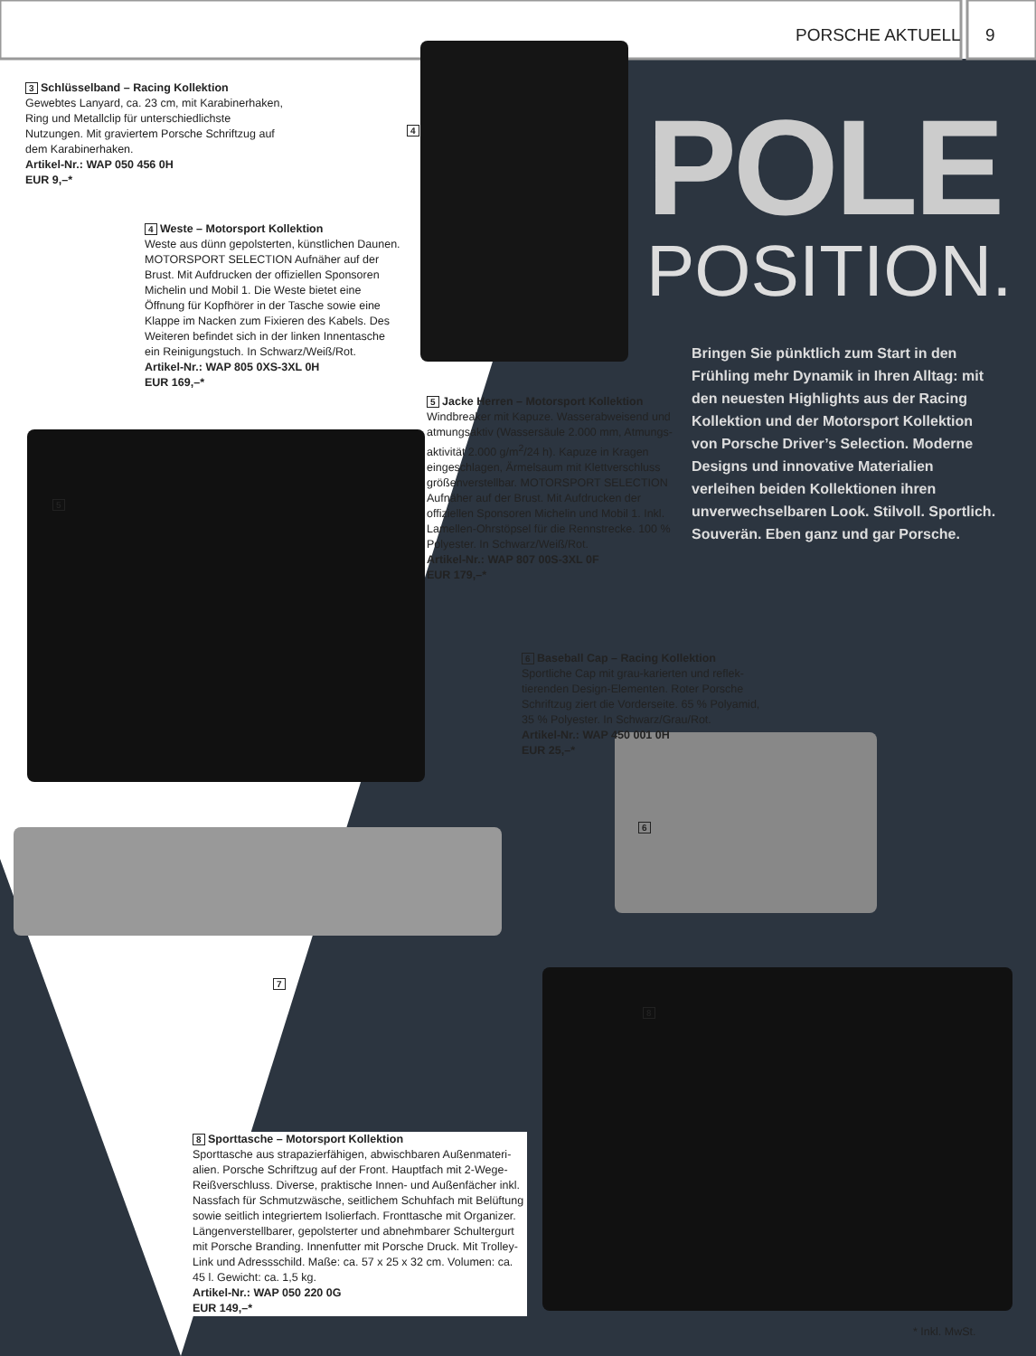PORSCHE AKTUELL 9
3 Schlüsselband – Racing Kollektion
Gewebtes Lanyard, ca. 23 cm, mit Karabiner­haken, Ring und Metallclip für unterschiedlichste Nutzungen. Mit graviertem Porsche Schriftzug auf dem Karabinerhaken.
Artikel-Nr.: WAP 050 456 0H
EUR 9,–*
4
4 Weste – Motorsport Kollektion
Weste aus dünn gepolsterten, künstlichen Daunen. MOTORSPORT SELECTION Aufnäher auf der Brust. Mit Aufdrucken der offiziellen Sponsoren Michelin und Mobil 1. Die Weste bietet eine Öffnung für Kopfhörer in der Tasche sowie eine Klappe im Nacken zum Fixieren des Kabels. Des Weiteren befindet sich in der linken Innentasche ein Reinigungstuch. In Schwarz/Weiß/Rot.
Artikel-Nr.: WAP 805 0XS-3XL 0H
EUR 169,–*
POLE
POSITION.
Bringen Sie pünktlich zum Start in den Frühling mehr Dynamik in Ihren Alltag: mit den neuesten Highlights aus der Racing Kollektion und der Motorsport Kollektion von Porsche Driver’s Selection. Moderne Designs und innovative Materialien verleihen beiden Kollektionen ihren unverwechselbaren Look. Stilvoll. Sportlich. Souverän. Eben ganz und gar Porsche.
5 Jacke Herren – Motorsport Kollektion
Windbreaker mit Kapuze. Wasserabweisend und atmungsaktiv (Wassersäule 2.000 mm, Atmungs­aktivität 2.000 g/m<sup>2</sup>/24 h). Kapuze in Kragen eingeschlagen, Ärmelsaum mit Klettverschluss größenverstellbar. MOTORSPORT SELECTION Auf­näher auf der Brust. Mit Aufdrucken der offiziellen Sponsoren Michelin und Mobil 1. Inkl. Lamellen-Ohrstöpsel für die Rennstrecke. 100 % Polyester. In Schwarz/Weiß/Rot.
Artikel-Nr.: WAP 807 00S-3XL 0F
EUR 179,–*
5
6 Baseball Cap – Racing Kollektion
Sportliche Cap mit grau-karierten und reflek­tierenden Design-Elementen. Roter Porsche Schriftzug ziert die Vorderseite. 65 % Polyamid, 35 % Polyester. In Schwarz/Grau/Rot.
Artikel-Nr.: WAP 450 001 0H
EUR 25,–*
6
7
8
8 Sporttasche – Motorsport Kollektion
Sporttasche aus strapazierfähigen, abwischbaren Außenmateri­alien. Porsche Schriftzug auf der Front. Hauptfach mit 2-Wege-Reißverschluss. Diverse, praktische Innen- und Außenfächer inkl. Nassfach für Schmutzwäsche, seitlichem Schuhfach mit Belüftung sowie seitlich integriertem Isolierfach. Fronttasche mit Organizer. Längenverstellbarer, gepolsterter und abnehmbarer Schulter­gurt mit Porsche Branding. Innenfutter mit Porsche Druck. Mit Trolley-Link und Adressschild. Maße: ca. 57 x 25 x 32 cm. Volumen: ca. 45 l. Gewicht: ca. 1,5 kg.
Artikel-Nr.: WAP 050 220 0G
EUR 149,–*
* Inkl. MwSt.